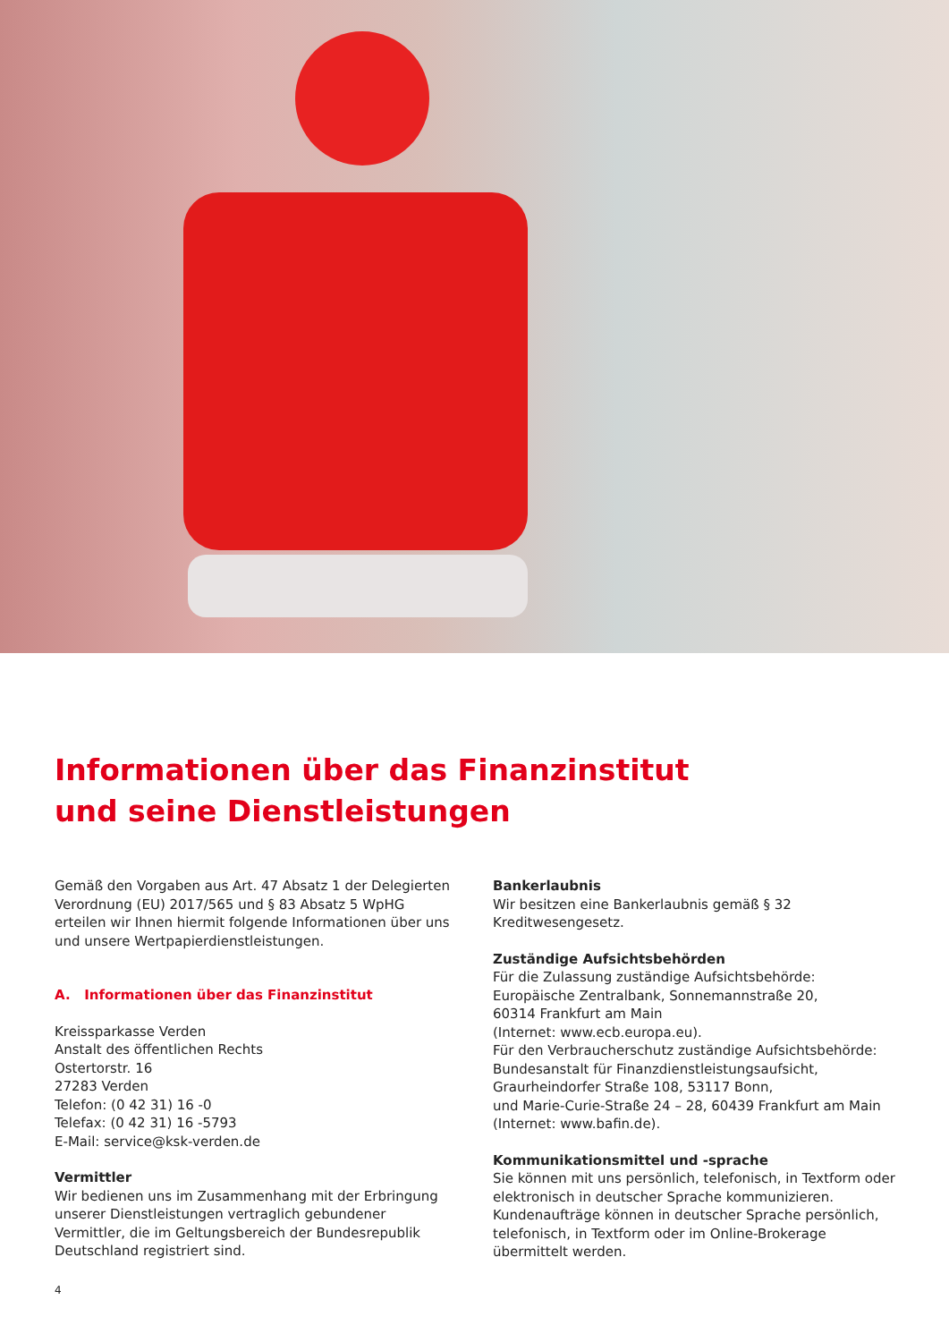Informationen über das Finanzinstitut
und seine Dienstleistungen
Gemäß den Vorgaben aus Art. 47 Absatz 1 der Delegierten Verordnung (EU) 2017/565 und § 83 Absatz 5 WpHG erteilen wir Ihnen hiermit folgende Informationen über uns und unsere Wertpapierdienstleistungen.
A. Informationen über das Finanzinstitut
Kreissparkasse Verden
Anstalt des öffentlichen Rechts
Ostertorstr. 16
27283 Verden
Telefon: (0 42 31) 16 -0
Telefax: (0 42 31) 16 -5793
E-Mail: service@ksk-verden.de
Vermittler
Wir bedienen uns im Zusammenhang mit der Erbringung unserer Dienstleistungen vertraglich gebundener Vermittler, die im Geltungsbereich der Bundesrepublik Deutschland registriert sind.
Bankerlaubnis
Wir besitzen eine Bankerlaubnis gemäß § 32 Kreditwesengesetz.
Zuständige Aufsichtsbehörden
Für die Zulassung zuständige Aufsichtsbehörde:
Europäische Zentralbank, Sonnemannstraße 20,
60314 Frankfurt am Main
(Internet: www.ecb.europa.eu).
Für den Verbraucherschutz zuständige Aufsichtsbehörde:
Bundesanstalt für Finanzdienstleistungsaufsicht,
Graurheindorfer Straße 108, 53117 Bonn,
und Marie-Curie-Straße 24 – 28, 60439 Frankfurt am Main
(Internet: www.bafin.de).
Kommunikationsmittel und -sprache
Sie können mit uns persönlich, telefonisch, in Textform oder elektronisch in deutscher Sprache kommunizieren. Kundenaufträge können in deutscher Sprache persönlich, telefonisch, in Textform oder im Online-Brokerage übermittelt werden.
4